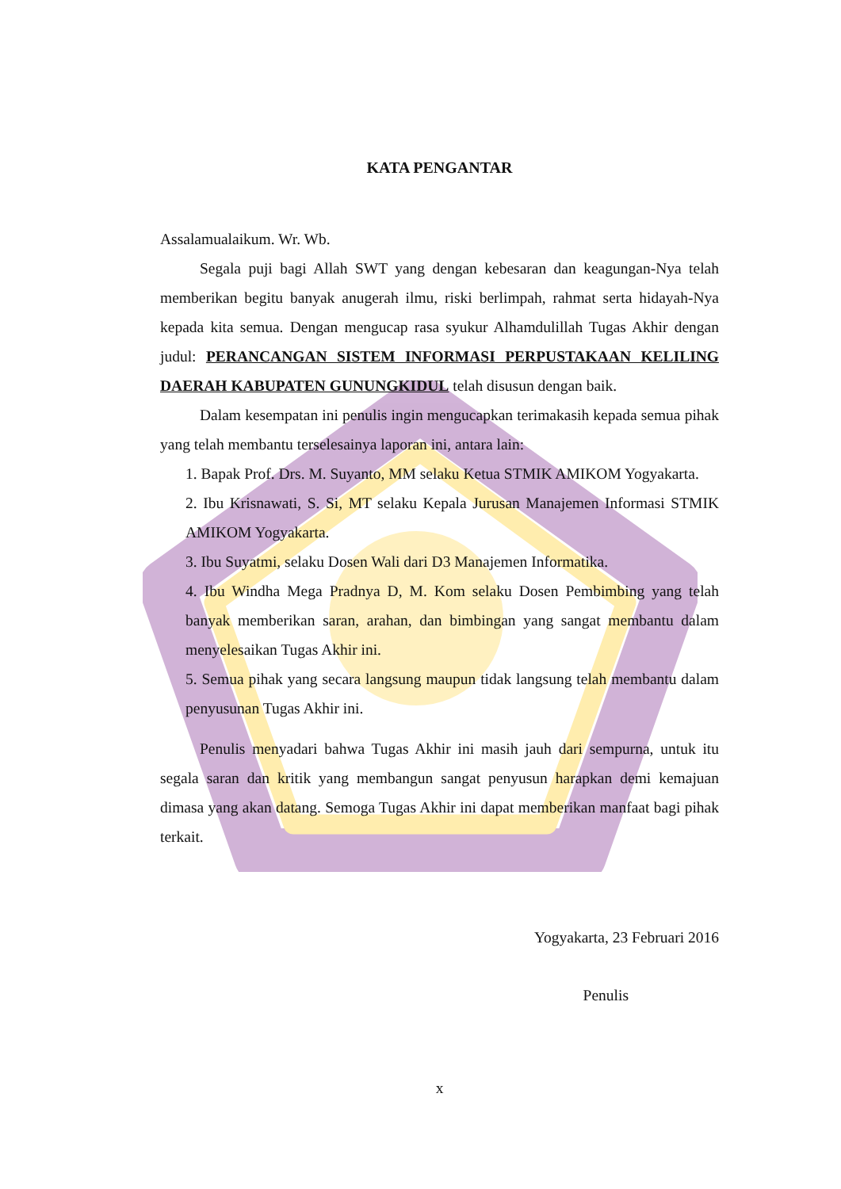KATA PENGANTAR
Assalamualaikum. Wr. Wb.
Segala puji bagi Allah SWT yang dengan kebesaran dan keagungan-Nya telah memberikan begitu banyak anugerah ilmu, riski berlimpah, rahmat serta hidayah-Nya kepada kita semua. Dengan mengucap rasa syukur Alhamdulillah Tugas Akhir dengan judul: PERANCANGAN SISTEM INFORMASI PERPUSTAKAAN KELILING DAERAH KABUPATEN GUNUNGKIDUL telah disusun dengan baik.
Dalam kesempatan ini penulis ingin mengucapkan terimakasih kepada semua pihak yang telah membantu terselesainya laporan ini, antara lain:
1. Bapak Prof. Drs. M. Suyanto, MM selaku Ketua STMIK AMIKOM Yogyakarta.
2. Ibu Krisnawati, S. Si, MT selaku Kepala Jurusan Manajemen Informasi STMIK AMIKOM Yogyakarta.
3. Ibu Suyatmi, selaku Dosen Wali dari D3 Manajemen Informatika.
4. Ibu Windha Mega Pradnya D, M. Kom selaku Dosen Pembimbing yang telah banyak memberikan saran, arahan, dan bimbingan yang sangat membantu dalam menyelesaikan Tugas Akhir ini.
5. Semua pihak yang secara langsung maupun tidak langsung telah membantu dalam penyusunan Tugas Akhir ini.
Penulis menyadari bahwa Tugas Akhir ini masih jauh dari sempurna, untuk itu segala saran dan kritik yang membangun sangat penyusun harapkan demi kemajuan dimasa yang akan datang. Semoga Tugas Akhir ini dapat memberikan manfaat bagi pihak terkait.
Yogyakarta, 23 Februari 2016
Penulis
x